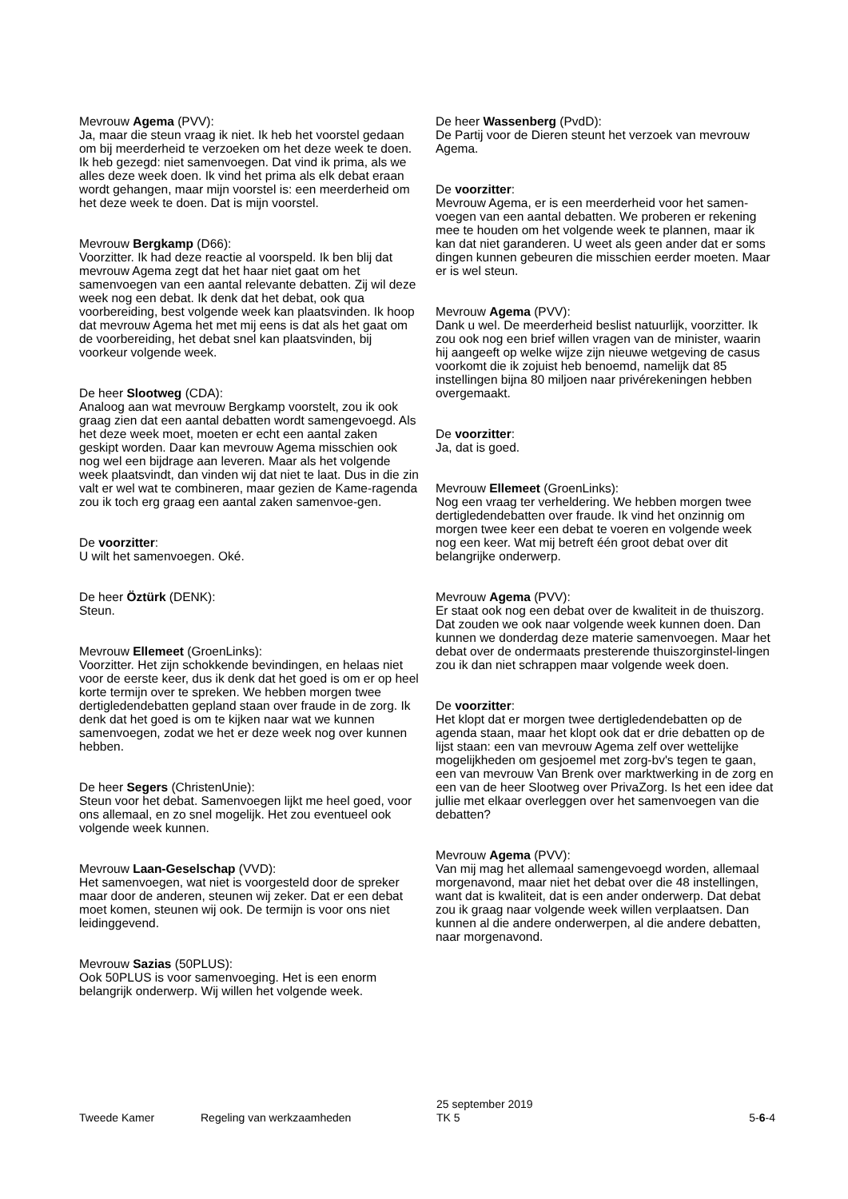Mevrouw Agema (PVV):
Ja, maar die steun vraag ik niet. Ik heb het voorstel gedaan om bij meerderheid te verzoeken om het deze week te doen. Ik heb gezegd: niet samenvoegen. Dat vind ik prima, als we alles deze week doen. Ik vind het prima als elk debat eraan wordt gehangen, maar mijn voorstel is: een meerderheid om het deze week te doen. Dat is mijn voorstel.
Mevrouw Bergkamp (D66):
Voorzitter. Ik had deze reactie al voorspeld. Ik ben blij dat mevrouw Agema zegt dat het haar niet gaat om het samenvoegen van een aantal relevante debatten. Zij wil deze week nog een debat. Ik denk dat het debat, ook qua voorbereiding, best volgende week kan plaatsvinden. Ik hoop dat mevrouw Agema het met mij eens is dat als het gaat om de voorbereiding, het debat snel kan plaatsvinden, bij voorkeur volgende week.
De heer Slootweg (CDA):
Analoog aan wat mevrouw Bergkamp voorstelt, zou ik ook graag zien dat een aantal debatten wordt samengevoegd. Als het deze week moet, moeten er echt een aantal zaken geskipt worden. Daar kan mevrouw Agema misschien ook nog wel een bijdrage aan leveren. Maar als het volgende week plaatsvindt, dan vinden wij dat niet te laat. Dus in die zin valt er wel wat te combineren, maar gezien de Kame-ragenda zou ik toch erg graag een aantal zaken samenvoe-gen.
De voorzitter:
U wilt het samenvoegen. Oké.
De heer Öztürk (DENK):
Steun.
Mevrouw Ellemeet (GroenLinks):
Voorzitter. Het zijn schokkende bevindingen, en helaas niet voor de eerste keer, dus ik denk dat het goed is om er op heel korte termijn over te spreken. We hebben morgen twee dertigledendebatten gepland staan over fraude in de zorg. Ik denk dat het goed is om te kijken naar wat we kunnen samenvoegen, zodat we het er deze week nog over kunnen hebben.
De heer Segers (ChristenUnie):
Steun voor het debat. Samenvoegen lijkt me heel goed, voor ons allemaal, en zo snel mogelijk. Het zou eventueel ook volgende week kunnen.
Mevrouw Laan-Geselschap (VVD):
Het samenvoegen, wat niet is voorgesteld door de spreker maar door de anderen, steunen wij zeker. Dat er een debat moet komen, steunen wij ook. De termijn is voor ons niet leidinggevend.
Mevrouw Sazias (50PLUS):
Ook 50PLUS is voor samenvoeging. Het is een enorm belangrijk onderwerp. Wij willen het volgende week.
De heer Wassenberg (PvdD):
De Partij voor de Dieren steunt het verzoek van mevrouw Agema.
De voorzitter:
Mevrouw Agema, er is een meerderheid voor het samen-voegen van een aantal debatten. We proberen er rekening mee te houden om het volgende week te plannen, maar ik kan dat niet garanderen. U weet als geen ander dat er soms dingen kunnen gebeuren die misschien eerder moeten. Maar er is wel steun.
Mevrouw Agema (PVV):
Dank u wel. De meerderheid beslist natuurlijk, voorzitter. Ik zou ook nog een brief willen vragen van de minister, waarin hij aangeeft op welke wijze zijn nieuwe wetgeving de casus voorkomt die ik zojuist heb benoemd, namelijk dat 85 instellingen bijna 80 miljoen naar privérekeningen hebben overgemaakt.
De voorzitter:
Ja, dat is goed.
Mevrouw Ellemeet (GroenLinks):
Nog een vraag ter verheldering. We hebben morgen twee dertigledendebatten over fraude. Ik vind het onzinnig om morgen twee keer een debat te voeren en volgende week nog een keer. Wat mij betreft één groot debat over dit belangrijke onderwerp.
Mevrouw Agema (PVV):
Er staat ook nog een debat over de kwaliteit in de thuiszorg. Dat zouden we ook naar volgende week kunnen doen. Dan kunnen we donderdag deze materie samenvoegen. Maar het debat over de ondermaats presterende thuiszorginstel-lingen zou ik dan niet schrappen maar volgende week doen.
De voorzitter:
Het klopt dat er morgen twee dertigledendebatten op de agenda staan, maar het klopt ook dat er drie debatten op de lijst staan: een van mevrouw Agema zelf over wettelijke mogelijkheden om gesjoemel met zorg-bv's tegen te gaan, een van mevrouw Van Brenk over marktwerking in de zorg en een van de heer Slootweg over PrivaZorg. Is het een idee dat jullie met elkaar overleggen over het samenvoegen van die debatten?
Mevrouw Agema (PVV):
Van mij mag het allemaal samengevoegd worden, allemaal morgenavond, maar niet het debat over die 48 instellingen, want dat is kwaliteit, dat is een ander onderwerp. Dat debat zou ik graag naar volgende week willen verplaatsen. Dan kunnen al die andere onderwerpen, al die andere debatten, naar morgenavond.
Tweede Kamer
Regeling van werkzaamheden
25 september 2019
TK 5
5-6-4